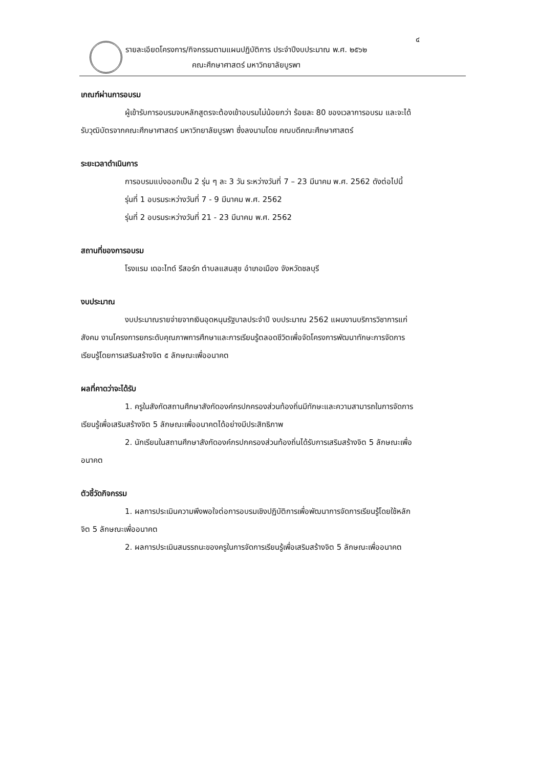๔
รายละเอียดโครงการ/กิจกรรมตามแผนปฏิบัติการ ประจำปีงบประมาณ พ.ศ. ๒๕๖๒
คณะศึกษาศาสตร์ มหาวิทยาลัยบูรพา
เกณฑ์ผ่านการอบรม
ผู้เข้ารับการอบรมจบหลักสูตรจะต้องเข้าอบรมไม่น้อยกว่า ร้อยละ 80 ของเวลาการอบรม และจะได้รับวุฒิบัตรจากคณะศึกษาศาสตร์ มหาวิทยาลัยบูรพา ซึ่งลงนามโดย คณบดีคณะศึกษาศาสตร์
ระยะเวลาดำเนินการ
การอบรมแบ่งออกเป็น 2 รุ่น ๆ ละ 3 วัน ระหว่างวันที่ 7 – 23 มีนาคม พ.ศ. 2562 ดังต่อไปนี้
รุ่นที่ 1 อบรมระหว่างวันที่ 7 - 9 มีนาคม พ.ศ. 2562
รุ่นที่ 2 อบรมระหว่างวันที่ 21 - 23 มีนาคม พ.ศ. 2562
สถานที่ของการอบรม
โรงแรม เดอะไทด์ รีสอร์ท ตำบลแสนสุข อำเภอเมือง จังหวัดชลบุรี
งบประมาณ
งบประมาณรายจ่ายจากเงินอุดหนุนรัฐบาลประจำปี งบประมาณ 2562 แผนงานบริการวิชาการแก่สังคม งานโครงการยกระดับคุณภาพการศึกษาและการเรียนรู้ตลอดชีวิตเพื่อจัดโครงการพัฒนาทักษะการจัดการเรียนรู้โดยการเสริมสร้างจิต ๕ ลักษณะเพื่ออนาคต
ผลที่คาดว่าจะได้รับ
1. ครูในสังกัดสถานศึกษาสังกัดองค์กรปกครองส่วนท้องถิ่นมีทักษะและความสามารถในการจัดการเรียนรู้เพื่อเสริมสร้างจิต 5 ลักษณะเพื่ออนาคตได้อย่างมีประสิทธิภาพ
2. นักเรียนในสถานศึกษาสังกัดองค์กรปกครองส่วนท้องถิ่นได้รับการเสริมสร้างจิต 5 ลักษณะเพื่ออนาคต
ตัวชี้วัดกิจกรรม
1. ผลการประเมินความพึงพอใจต่อการอบรมเชิงปฏิบัติการเพื่อพัฒนาการจัดการเรียนรู้โดยใช้หลักจิต 5 ลักษณะเพื่ออนาคต
2. ผลการประเมินสมรรถนะของครูในการจัดการเรียนรู้เพื่อเสริมสร้างจิต 5 ลักษณะเพื่ออนาคต